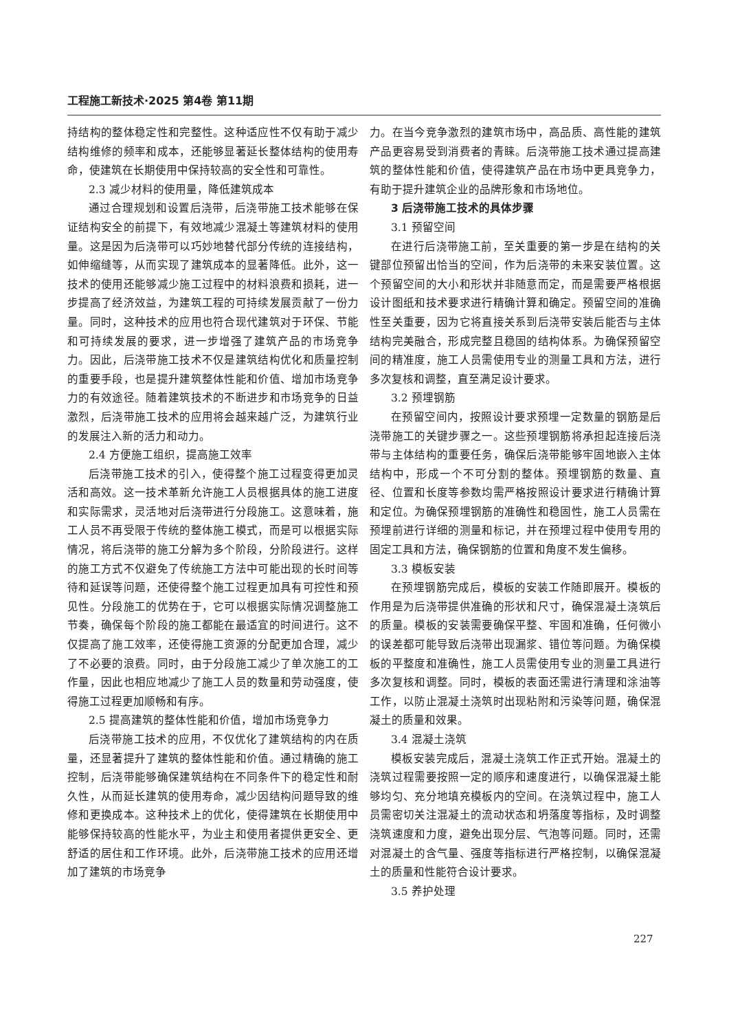工程施工新技术·2025 第4卷 第11期
持结构的整体稳定性和完整性。这种适应性不仅有助于减少结构维修的频率和成本，还能够显著延长整体结构的使用寿命，使建筑在长期使用中保持较高的安全性和可靠性。
2.3 减少材料的使用量，降低建筑成本
通过合理规划和设置后浇带，后浇带施工技术能够在保证结构安全的前提下，有效地减少混凝土等建筑材料的使用量。这是因为后浇带可以巧妙地替代部分传统的连接结构，如伸缩缝等，从而实现了建筑成本的显著降低。此外，这一技术的使用还能够减少施工过程中的材料浪费和损耗，进一步提高了经济效益，为建筑工程的可持续发展贡献了一份力量。同时，这种技术的应用也符合现代建筑对于环保、节能和可持续发展的要求，进一步增强了建筑产品的市场竞争力。因此，后浇带施工技术不仅是建筑结构优化和质量控制的重要手段，也是提升建筑整体性能和价值、增加市场竞争力的有效途径。随着建筑技术的不断进步和市场竞争的日益激烈，后浇带施工技术的应用将会越来越广泛，为建筑行业的发展注入新的活力和动力。
2.4 方便施工组织，提高施工效率
后浇带施工技术的引入，使得整个施工过程变得更加灵活和高效。这一技术革新允许施工人员根据具体的施工进度和实际需求，灵活地对后浇带进行分段施工。这意味着，施工人员不再受限于传统的整体施工模式，而是可以根据实际情况，将后浇带的施工分解为多个阶段，分阶段进行。这样的施工方式不仅避免了传统施工方法中可能出现的长时间等待和延误等问题，还使得整个施工过程更加具有可控性和预见性。分段施工的优势在于，它可以根据实际情况调整施工节奏，确保每个阶段的施工都能在最适宜的时间进行。这不仅提高了施工效率，还使得施工资源的分配更加合理，减少了不必要的浪费。同时，由于分段施工减少了单次施工的工作量，因此也相应地减少了施工人员的数量和劳动强度，使得施工过程更加顺畅和有序。
2.5 提高建筑的整体性能和价值，增加市场竞争力
后浇带施工技术的应用，不仅优化了建筑结构的内在质量，还显著提升了建筑的整体性能和价值。通过精确的施工控制，后浇带能够确保建筑结构在不同条件下的稳定性和耐久性，从而延长建筑的使用寿命，减少因结构问题导致的维修和更换成本。这种技术上的优化，使得建筑在长期使用中能够保持较高的性能水平，为业主和使用者提供更安全、更舒适的居住和工作环境。此外，后浇带施工技术的应用还增加了建筑的市场竞争
力。在当今竞争激烈的建筑市场中，高品质、高性能的建筑产品更容易受到消费者的青睐。后浇带施工技术通过提高建筑的整体性能和价值，使得建筑产品在市场中更具竞争力，有助于提升建筑企业的品牌形象和市场地位。
3 后浇带施工技术的具体步骤
3.1 预留空间
在进行后浇带施工前，至关重要的第一步是在结构的关键部位预留出恰当的空间，作为后浇带的未来安装位置。这个预留空间的大小和形状并非随意而定，而是需要严格根据设计图纸和技术要求进行精确计算和确定。预留空间的准确性至关重要，因为它将直接关系到后浇带安装后能否与主体结构完美融合，形成完整且稳固的结构体系。为确保预留空间的精准度，施工人员需使用专业的测量工具和方法，进行多次复核和调整，直至满足设计要求。
3.2 预埋钢筋
在预留空间内，按照设计要求预埋一定数量的钢筋是后浇带施工的关键步骤之一。这些预埋钢筋将承担起连接后浇带与主体结构的重要任务，确保后浇带能够牢固地嵌入主体结构中，形成一个不可分割的整体。预埋钢筋的数量、直径、位置和长度等参数均需严格按照设计要求进行精确计算和定位。为确保预埋钢筋的准确性和稳固性，施工人员需在预埋前进行详细的测量和标记，并在预埋过程中使用专用的固定工具和方法，确保钢筋的位置和角度不发生偏移。
3.3 模板安装
在预埋钢筋完成后，模板的安装工作随即展开。模板的作用是为后浇带提供准确的形状和尺寸，确保混凝土浇筑后的质量。模板的安装需要确保平整、牢固和准确，任何微小的误差都可能导致后浇带出现漏浆、错位等问题。为确保模板的平整度和准确性，施工人员需使用专业的测量工具进行多次复核和调整。同时，模板的表面还需进行清理和涂油等工作，以防止混凝土浇筑时出现粘附和污染等问题，确保混凝土的质量和效果。
3.4 混凝土浇筑
模板安装完成后，混凝土浇筑工作正式开始。混凝土的浇筑过程需要按照一定的顺序和速度进行，以确保混凝土能够均匀、充分地填充模板内的空间。在浇筑过程中，施工人员需密切关注混凝土的流动状态和坍落度等指标，及时调整浇筑速度和力度，避免出现分层、气泡等问题。同时，还需对混凝土的含气量、强度等指标进行严格控制，以确保混凝土的质量和性能符合设计要求。
3.5 养护处理
227